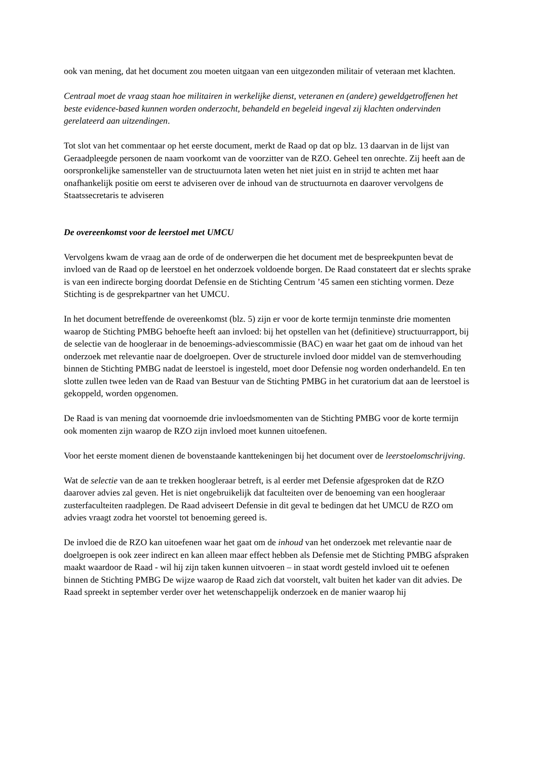ook van mening, dat het document zou moeten uitgaan van een uitgezonden militair of veteraan met klachten.
Centraal moet de vraag staan hoe militairen in werkelijke dienst, veteranen en (andere) geweldgetroffenen het beste evidence-based kunnen worden onderzocht, behandeld en begeleid ingeval zij klachten ondervinden gerelateerd aan uitzendingen.
Tot slot van het commentaar op het eerste document, merkt de Raad op dat op blz. 13 daarvan in de lijst van Geraadpleegde personen de naam voorkomt van de voorzitter van de RZO. Geheel ten onrechte. Zij heeft aan de oorspronkelijke samensteller van de structuurnota laten weten het niet juist en in strijd te achten met haar onafhankelijk positie om eerst te adviseren over de inhoud van de structuurnota en daarover vervolgens de Staatssecretaris te adviseren
De overeenkomst voor de leerstoel met UMCU
Vervolgens kwam de vraag aan de orde of de onderwerpen die het document met de bespreekpunten bevat de invloed van de Raad op de leerstoel en het onderzoek voldoende borgen. De Raad constateert dat er slechts sprake is van een indirecte borging doordat Defensie en de Stichting Centrum ’45 samen een stichting vormen. Deze Stichting is de gesprekpartner van het UMCU.
In het document betreffende de overeenkomst (blz. 5) zijn er voor de korte termijn tenminste drie momenten waarop de Stichting PMBG behoefte heeft aan invloed: bij het opstellen van het (definitieve) structuurrapport, bij de selectie van de hoogleraar in de benoemings-adviescommissie (BAC) en waar het gaat om de inhoud van het onderzoek met relevantie naar de doelgroepen. Over de structurele invloed door middel van de stemverhouding binnen de Stichting PMBG nadat de leerstoel is ingesteld, moet door Defensie nog worden onderhandeld. En ten slotte zullen twee leden van de Raad van Bestuur van de Stichting PMBG in het curatorium dat aan de leerstoel is gekoppeld, worden opgenomen.
De Raad is van mening dat voornoemde drie invloedsmomenten van de Stichting PMBG voor de korte termijn ook momenten zijn waarop de RZO zijn invloed moet kunnen uitoefenen.
Voor het eerste moment dienen de bovenstaande kanttekeningen bij het document over de leerstoelomschrijving.
Wat de selectie van de aan te trekken hoogleraar betreft, is al eerder met Defensie afgesproken dat de RZO daarover advies zal geven. Het is niet ongebruikelijk dat faculteiten over de benoeming van een hoogleraar zusterfaculteiten raadplegen. De Raad adviseert Defensie in dit geval te bedingen dat het UMCU de RZO om advies vraagt zodra het voorstel tot benoeming gereed is.
De invloed die de RZO kan uitoefenen waar het gaat om de inhoud van het onderzoek met relevantie naar de doelgroepen is ook zeer indirect en kan alleen maar effect hebben als Defensie met de Stichting PMBG afspraken maakt waardoor de Raad - wil hij zijn taken kunnen uitvoeren – in staat wordt gesteld invloed uit te oefenen binnen de Stichting PMBG De wijze waarop de Raad zich dat voorstelt, valt buiten het kader van dit advies. De Raad spreekt in september verder over het wetenschappelijk onderzoek en de manier waarop hij